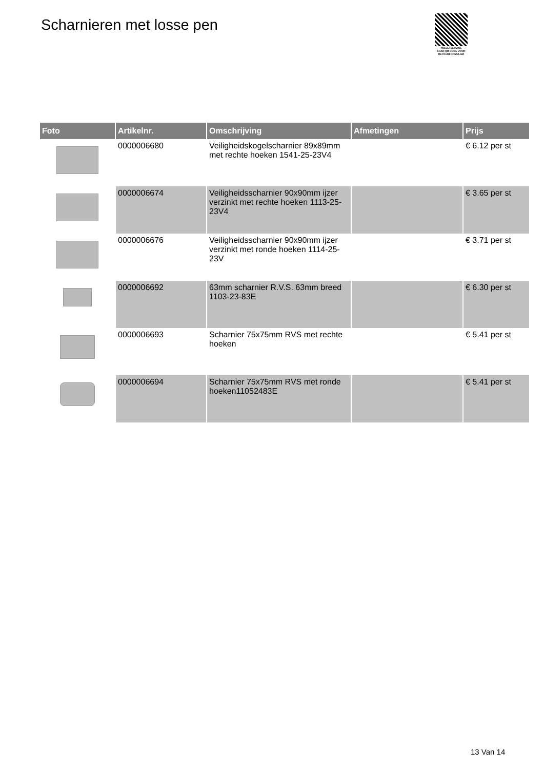Scharnieren met losse pen
PALLETSERVICE
SCAN QR-CODE VOOR
RETOURFORMULIER
| Foto | Artikelnr. | Omschrijving | Afmetingen | Prijs |
| --- | --- | --- | --- | --- |
| | 0000006680 | Veiligheidskogelscharnier 89x89mm met rechte hoeken 1541-25-23V4 | | € 6.12 per st |
| | 0000006674 | Veiligheidsscharnier 90x90mm ijzer verzinkt met rechte hoeken 1113-25-23V4 | | € 3.65 per st |
| | 0000006676 | Veiligheidsscharnier 90x90mm ijzer verzinkt met ronde hoeken 1114-25-23V | | € 3.71 per st |
| | 0000006692 | 63mm scharnier R.V.S. 63mm breed 1103-23-83E | | € 6.30 per st |
| | 0000006693 | Scharnier 75x75mm RVS met rechte hoeken | | € 5.41 per st |
| | 0000006694 | Scharnier 75x75mm RVS met ronde hoeken11052483E | | € 5.41 per st |
13 Van 14